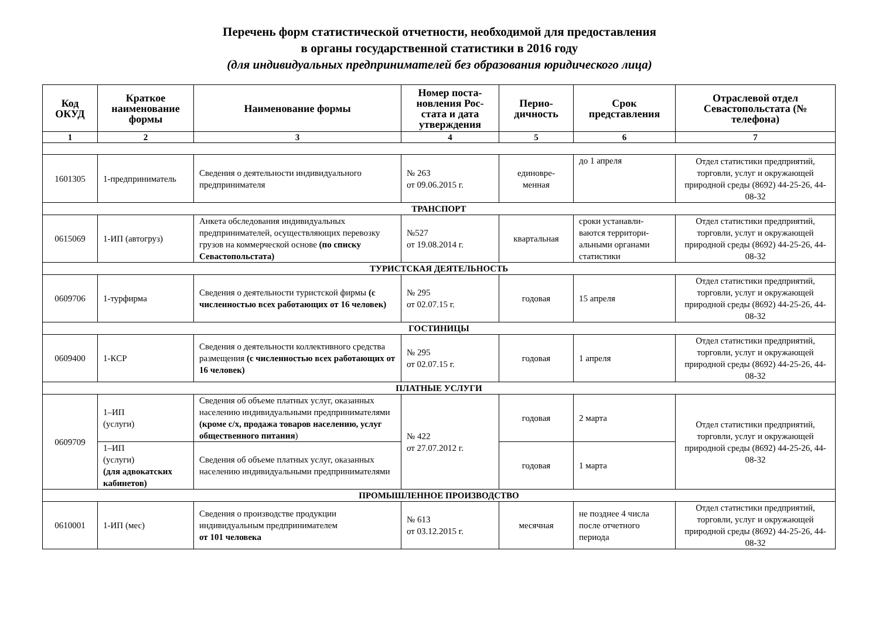Перечень форм статистической отчетности, необходимой для предоставления
в органы государственной статистики в 2016 году
(для индивидуальных предпринимателей без образования юридического лица)
| Код ОКУД | Краткое наименование формы | Наименование формы | Номер поста-новления Рос-стата и дата утверждения | Перио-дичность | Срок представления | Отраслевой отдел Севастопольстата (№ телефона) |
| --- | --- | --- | --- | --- | --- | --- |
| 1 | 2 | 3 | 4 | 5 | 6 | 7 |
| 1601305 | 1-предприниматель | Сведения о деятельности индивидуального предпринимателя | № 263 от 09.06.2015 г. | единовре-менная | до 1 апреля | Отдел статистики предприятий, торговли, услуг и окружающей природной среды (8692) 44-25-26, 44-08-32 |
| ТРАНСПОРТ | | | | | | |
| 0615069 | 1-ИП (автогруз) | Анкета обследования индивидуальных предпринимателей, осуществляющих перевозку грузов на коммерческой основе (по списку Севастопольстата) | №527 от 19.08.2014 г. | квартальная | сроки устанавли-ваются территори-альными органами статистики | Отдел статистики предприятий, торговли, услуг и окружающей природной среды (8692) 44-25-26, 44-08-32 |
| ТУРИСТСКАЯ ДЕЯТЕЛЬНОСТЬ | | | | | | |
| 0609706 | 1-турфирма | Сведения о деятельности туристской фирмы (с численностью всех работающих от 16 человек) | № 295 от 02.07.15 г. | годовая | 15 апреля | Отдел статистики предприятий, торговли, услуг и окружающей природной среды (8692) 44-25-26, 44-08-32 |
| ГОСТИНИЦЫ | | | | | | |
| 0609400 | 1-КСР | Сведения о деятельности коллективного средства размещения (с численностью всех работающих от 16 человек) | № 295 от 02.07.15 г. | годовая | 1 апреля | Отдел статистики предприятий, торговли, услуг и окружающей природной среды (8692) 44-25-26, 44-08-32 |
| ПЛАТНЫЕ УСЛУГИ | | | | | | |
| 0609709 | 1–ИП (услуги) | Сведения об объеме платных услуг, оказанных населению индивидуальными предпринимателями (кроме с/х, продажа товаров населению, услуг общественного питания ) | № 422 от 27.07.2012 г. | годовая | 2 марта | Отдел статистики предприятий, торговли, услуг и окружающей природной среды (8692) 44-25-26, 44-08-32 |
| | 1–ИП (услуги) (для адвокатских кабинетов) | Сведения об объеме платных услуг, оказанных населению индивидуальными предпринимателями | | годовая | 1 марта | |
| ПРОМЫШЛЕННОЕ ПРОИЗВОДСТВО | | | | | | |
| 0610001 | 1-ИП (мес) | Сведения о производстве продукции индивидуальным предпринимателем от 101 человека | № 613 от 03.12.2015 г. | месячная | не позднее 4 числа после отчетного периода | Отдел статистики предприятий, торговли, услуг и окружающей природной среды (8692) 44-25-26, 44-08-32 |